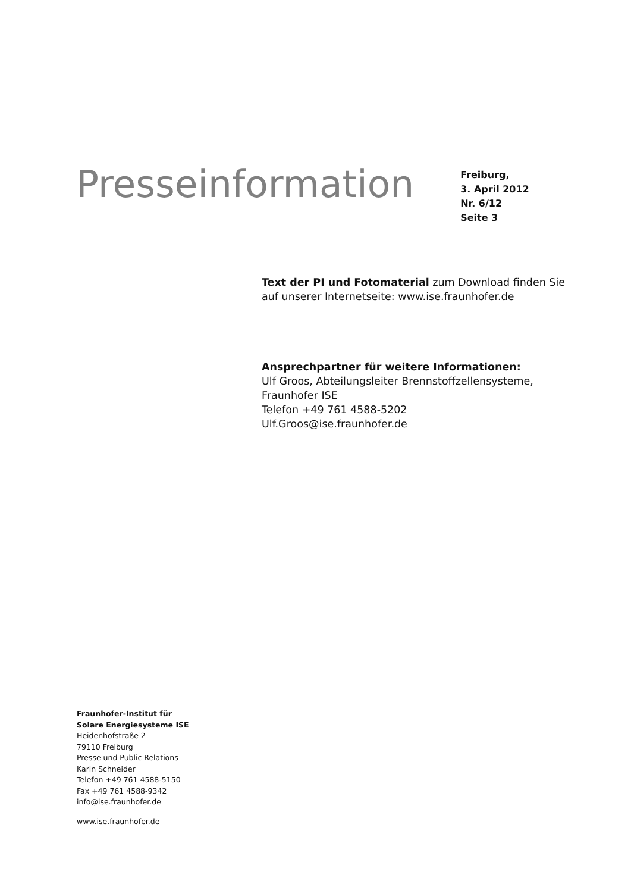Presseinformation
Freiburg,
3. April 2012
Nr. 6/12
Seite 3
Text der PI und Fotomaterial zum Download finden Sie auf unserer Internetseite: www.ise.fraunhofer.de
Ansprechpartner für weitere Informationen:
Ulf Groos, Abteilungsleiter Brennstoffzellensysteme,
Fraunhofer ISE
Telefon +49 761 4588-5202
Ulf.Groos@ise.fraunhofer.de
Fraunhofer-Institut für
Solare Energiesysteme ISE
Heidenhofstraße 2
79110 Freiburg
Presse und Public Relations
Karin Schneider
Telefon +49 761 4588-5150
Fax +49 761 4588-9342
info@ise.fraunhofer.de
www.ise.fraunhofer.de